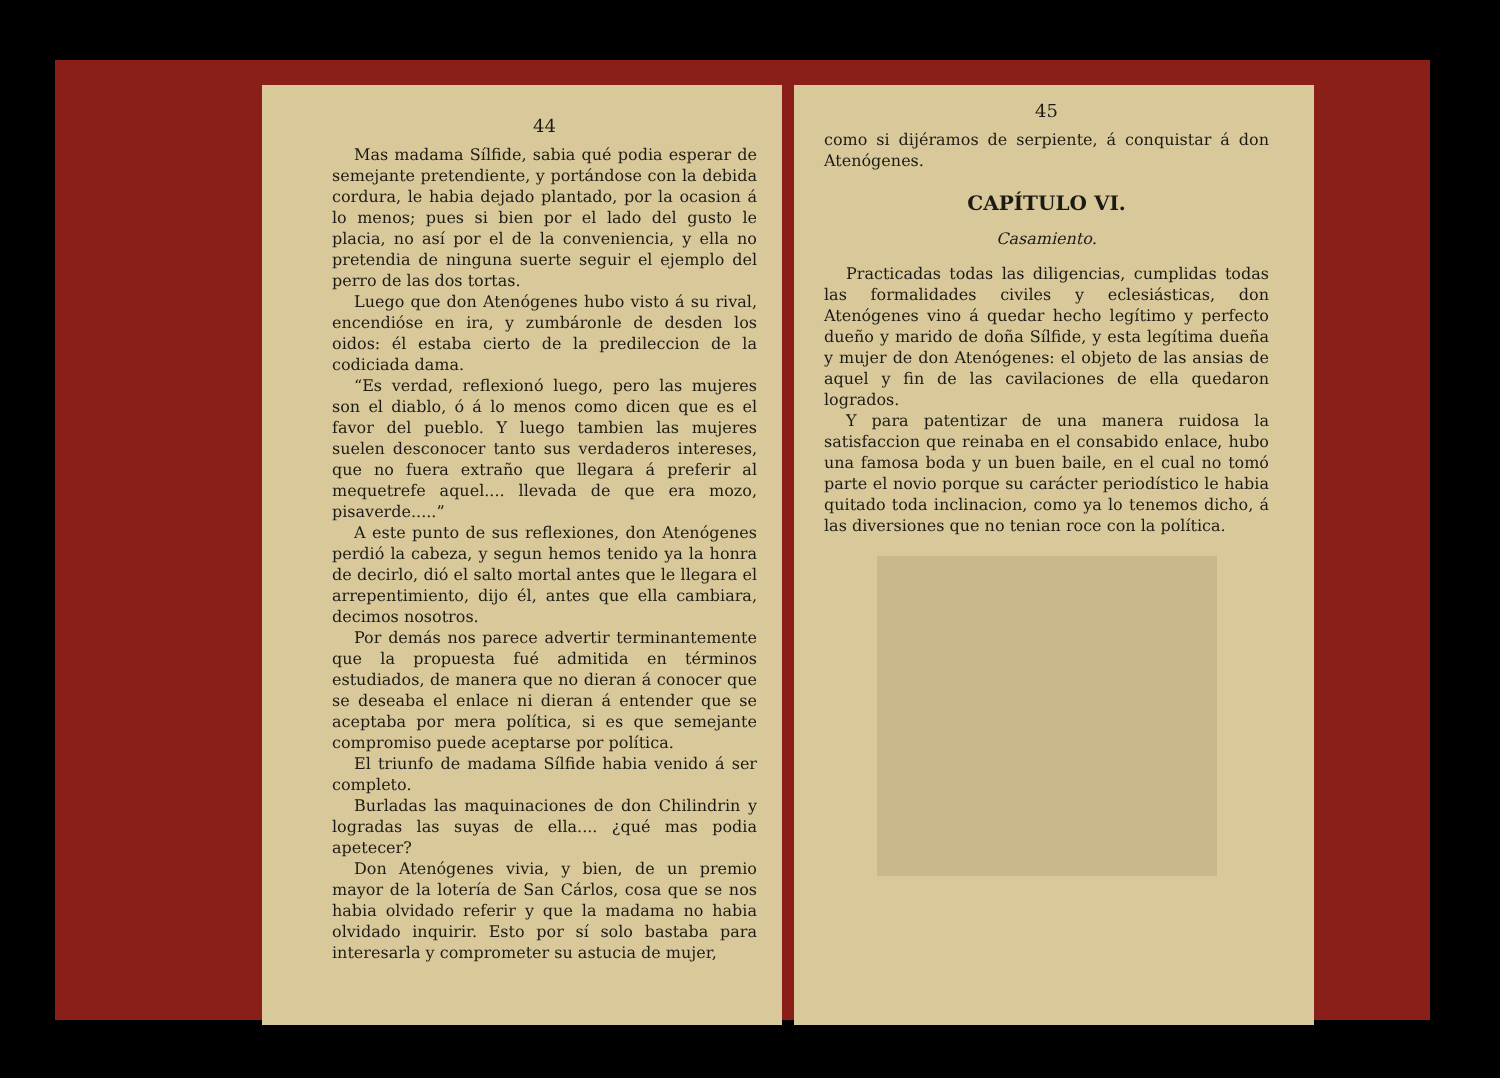44
Mas madama Sílfide, sabia qué podia esperar de semejante pretendiente, y portándose con la debida cordura, le habia dejado plantado, por la ocasion á lo menos; pues si bien por el lado del gusto le placia, no así por el de la conveniencia, y ella no pretendia de ninguna suerte seguir el ejemplo del perro de las dos tortas.
Luego que don Atenógenes hubo visto á su rival, encendióse en ira, y zumbáronle de desden los oidos: él estaba cierto de la predileccion de la codiciada dama.
“Es verdad, reflexionó luego, pero las mujeres son el diablo, ó á lo menos como dicen que es el favor del pueblo. Y luego tambien las mujeres suelen desconocer tanto sus verdaderos intereses, que no fuera extraño que llegara á preferir al mequetrefe aquel.... llevada de que era mozo, pisaverde.....”
A este punto de sus reflexiones, don Atenógenes perdió la cabeza, y segun hemos tenido ya la honra de decirlo, dió el salto mortal antes que le llegara el arrepentimiento, dijo él, antes que ella cambiara, decimos nosotros.
Por demás nos parece advertir terminantemente que la propuesta fué admitida en términos estudiados, de manera que no dieran á conocer que se deseaba el enlace ni dieran á entender que se aceptaba por mera política, si es que semejante compromiso puede aceptarse por política.
El triunfo de madama Sílfide habia venido á ser completo.
Burladas las maquinaciones de don Chilindrin y logradas las suyas de ella.... ¿qué mas podia apetecer?
Don Atenógenes vivia, y bien, de un premio mayor de la lotería de San Cárlos, cosa que se nos habia olvidado referir y que la madama no habia olvidado inquirir. Esto por sí solo bastaba para interesarla y comprometer su astucia de mujer,
45
como si dijéramos de serpiente, á conquistar á don Atenógenes.
CAPÍTULO VI.
Casamiento.
Practicadas todas las diligencias, cumplidas todas las formalidades civiles y eclesiásticas, don Atenógenes vino á quedar hecho legítimo y perfecto dueño y marido de doña Sílfide, y esta legítima dueña y mujer de don Atenógenes: el objeto de las ansias de aquel y fin de las cavilaciones de ella quedaron logrados.
Y para patentizar de una manera ruidosa la satisfaccion que reinaba en el consabido enlace, hubo una famosa boda y un buen baile, en el cual no tomó parte el novio porque su carácter periodístico le habia quitado toda inclinacion, como ya lo tenemos dicho, á las diversiones que no tenian roce con la política.